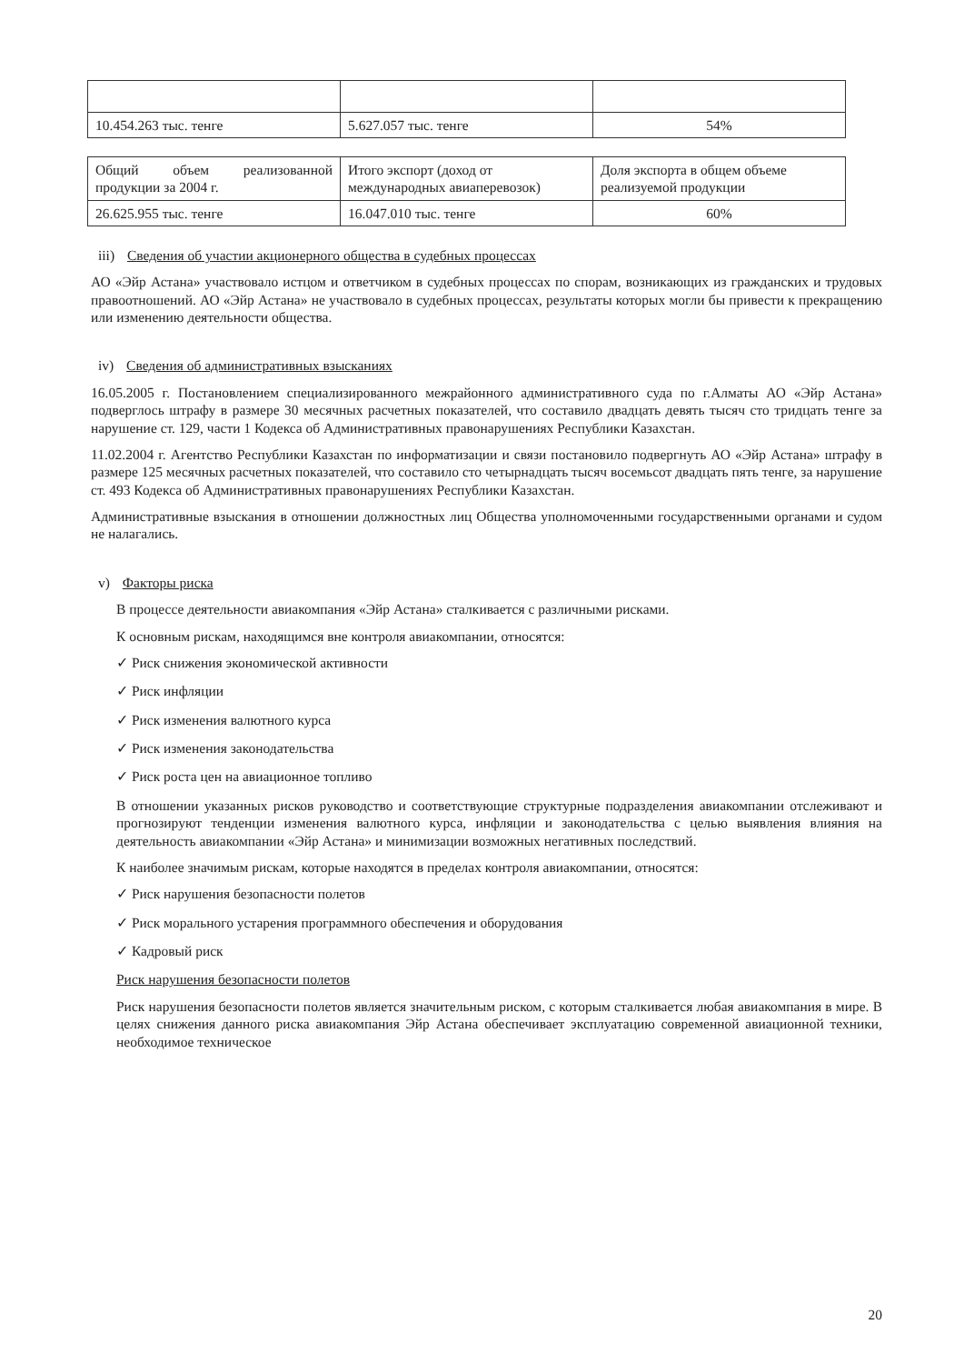| 10.454.263 тыс. тенге | 5.627.057 тыс. тенге | 54% |
| Общий объем реализованной продукции за 2004 г. | Итого экспорт (доход от международных авиаперевозок) | Доля экспорта в общем объеме реализуемой продукции |
| 26.625.955 тыс. тенге | 16.047.010 тыс. тенге | 60% |
iii) Сведения об участии акционерного общества в судебных процессах
АО «Эйр Астана» участвовало истцом и ответчиком в судебных процессах по спорам, возникающих из гражданских и трудовых правоотношений. АО «Эйр Астана» не участвовало в судебных процессах, результаты которых могли бы привести к прекращению или изменению деятельности общества.
iv) Сведения об административных взысканиях
16.05.2005 г. Постановлением специализированного межрайонного административного суда по г.Алматы АО «Эйр Астана» подверглось штрафу в размере 30 месячных расчетных показателей, что составило двадцать девять тысяч сто тридцать тенге за нарушение ст. 129, части 1 Кодекса об Административных правонарушениях Республики Казахстан.
11.02.2004 г. Агентство Республики Казахстан по информатизации и связи постановило подвергнуть АО «Эйр Астана» штрафу в размере 125 месячных расчетных показателей, что составило сто четырнадцать тысяч восемьсот двадцать пять тенге, за нарушение ст. 493 Кодекса об Административных правонарушениях Республики Казахстан.
Административные взыскания в отношении должностных лиц Общества уполномоченными государственными органами и судом не налагались.
v) Факторы риска
В процессе деятельности авиакомпания «Эйр Астана» сталкивается с различными рисками.
К основным рискам, находящимся вне контроля авиакомпании, относятся:
✓ Риск снижения экономической активности
✓ Риск инфляции
✓ Риск изменения валютного курса
✓ Риск изменения законодательства
✓ Риск роста цен на авиационное топливо
В отношении указанных рисков руководство и соответствующие структурные подразделения авиакомпании отслеживают и прогнозируют тенденции изменения валютного курса, инфляции и законодательства с целью выявления влияния на деятельность авиакомпании «Эйр Астана» и минимизации возможных негативных последствий.
К наиболее значимым рискам, которые находятся в пределах контроля авиакомпании, относятся:
✓ Риск нарушения безопасности полетов
✓ Риск морального устарения программного обеспечения и оборудования
✓ Кадровый риск
Риск нарушения безопасности полетов
Риск нарушения безопасности полетов является значительным риском, с которым сталкивается любая авиакомпания в мире. В целях снижения данного риска авиакомпания Эйр Астана обеспечивает эксплуатацию современной авиационной техники, необходимое техническое
20